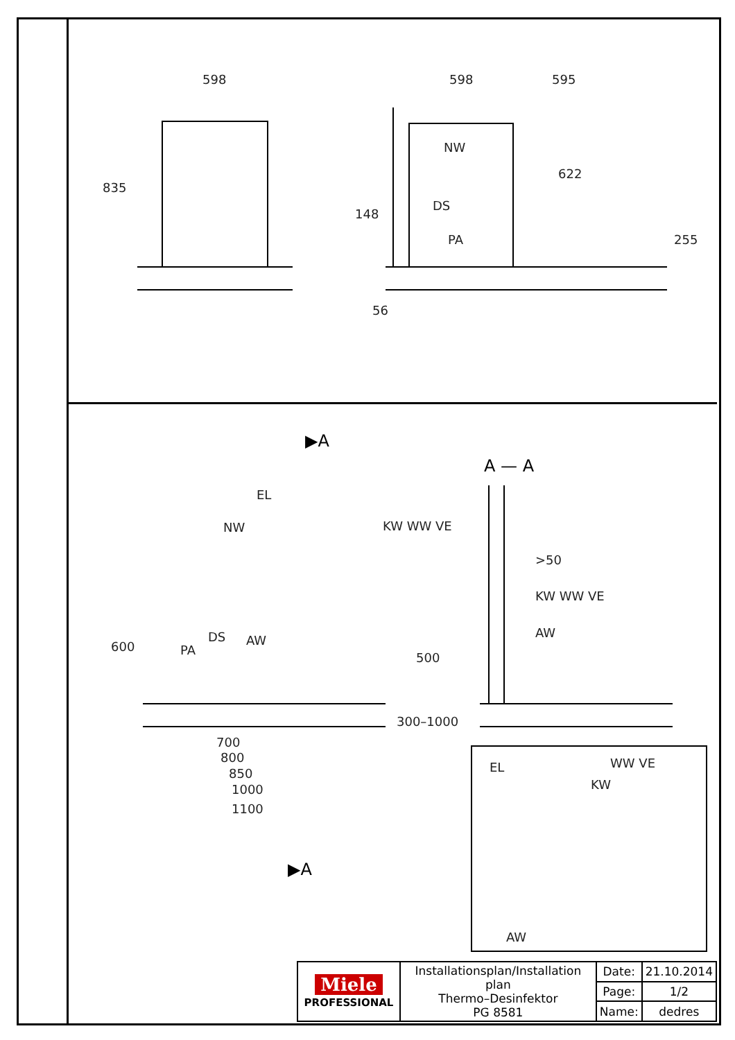598
835
598 595
622
NW
DS
PA
148
255
56
▶A
A — A
EL
NW KW WW VE
>50
KW WW VE
AW
DS
PA
AW
600
500
700
800
850
1000
1100
300–1000
▶A
EL
KW
WW VE
AW
| Miele PROFESSIONAL | Installationsplan/Installation plan Thermo–Desinfektor PG 8581 | Date: | 21.10.2014 |
| | | Page: | 1/2 |
| | | Name: | dedres |